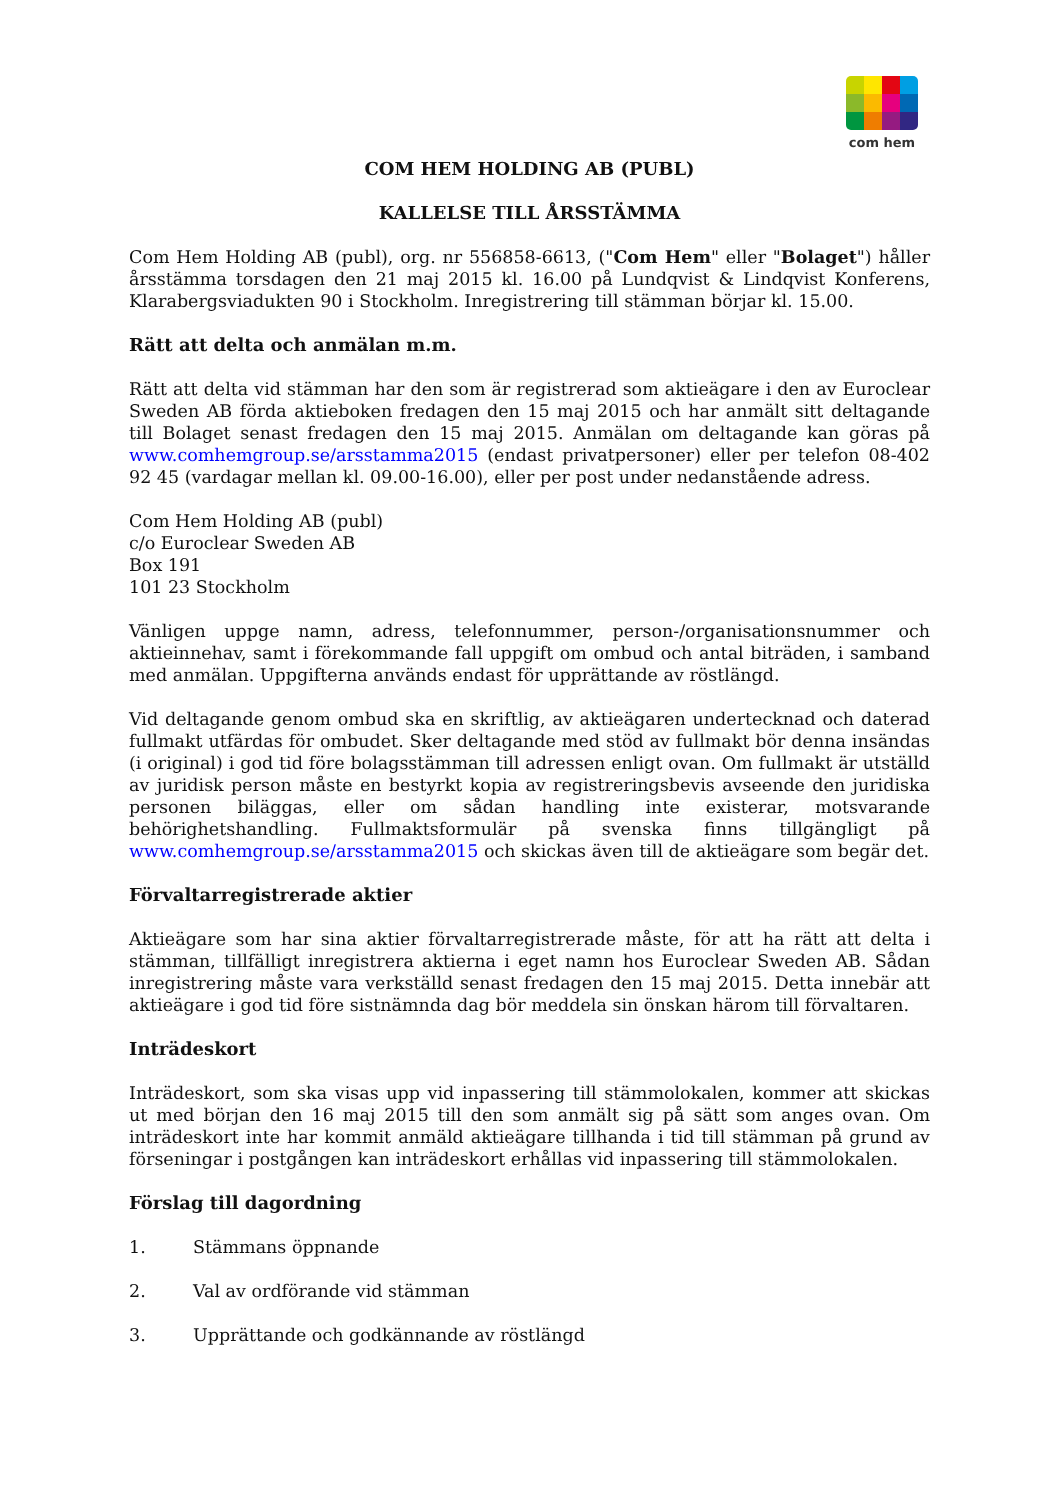com hem
COM HEM HOLDING AB (PUBL)
KALLELSE TILL ÅRSSTÄMMA
Com Hem Holding AB (publ), org. nr 556858-6613, ("Com Hem" eller "Bolaget") håller årsstämma torsdagen den 21 maj 2015 kl. 16.00 på Lundqvist & Lindqvist Konferens, Klarabergsviadukten 90 i Stockholm. Inregistrering till stämman börjar kl. 15.00.
Rätt att delta och anmälan m.m.
Rätt att delta vid stämman har den som är registrerad som aktieägare i den av Euroclear Sweden AB förda aktieboken fredagen den 15 maj 2015 och har anmält sitt deltagande till Bolaget senast fredagen den 15 maj 2015. Anmälan om deltagande kan göras på www.comhemgroup.se/arsstamma2015 (endast privatpersoner) eller per telefon 08-402 92 45 (vardagar mellan kl. 09.00-16.00), eller per post under nedanstående adress.
Com Hem Holding AB (publ)
c/o Euroclear Sweden AB
Box 191
101 23 Stockholm
Vänligen uppge namn, adress, telefonnummer, person-/organisationsnummer och aktieinnehav, samt i förekommande fall uppgift om ombud och antal biträden, i samband med anmälan. Uppgifterna används endast för upprättande av röstlängd.
Vid deltagande genom ombud ska en skriftlig, av aktieägaren undertecknad och daterad fullmakt utfärdas för ombudet. Sker deltagande med stöd av fullmakt bör denna insändas (i original) i god tid före bolagsstämman till adressen enligt ovan. Om fullmakt är utställd av juridisk person måste en bestyrkt kopia av registreringsbevis avseende den juridiska personen biläggas, eller om sådan handling inte existerar, motsvarande behörighetshandling. Fullmaktsformulär på svenska finns tillgängligt på www.comhemgroup.se/arsstamma2015 och skickas även till de aktieägare som begär det.
Förvaltarregistrerade aktier
Aktieägare som har sina aktier förvaltarregistrerade måste, för att ha rätt att delta i stämman, tillfälligt inregistrera aktierna i eget namn hos Euroclear Sweden AB. Sådan inregistrering måste vara verkställd senast fredagen den 15 maj 2015. Detta innebär att aktieägare i god tid före sistnämnda dag bör meddela sin önskan härom till förvaltaren.
Inträdeskort
Inträdeskort, som ska visas upp vid inpassering till stämmolokalen, kommer att skickas ut med början den 16 maj 2015 till den som anmält sig på sätt som anges ovan. Om inträdeskort inte har kommit anmäld aktieägare tillhanda i tid till stämman på grund av förseningar i postgången kan inträdeskort erhållas vid inpassering till stämmolokalen.
Förslag till dagordning
1. Stämmans öppnande
2. Val av ordförande vid stämman
3. Upprättande och godkännande av röstlängd